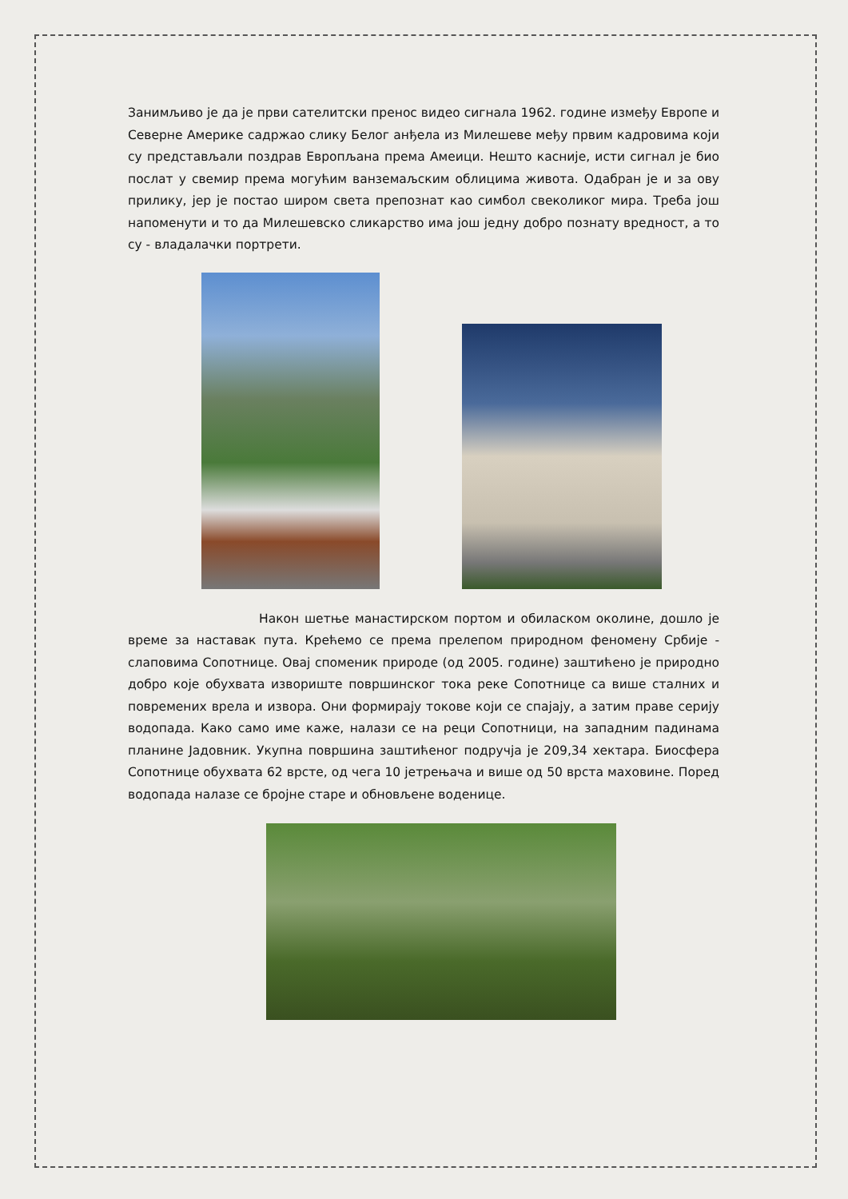Занимљиво је да је први сателитски пренос видео сигнала 1962. године између Европе и Северне Америке садржао слику Белог анђела из Милешеве међу првим кадровима који су представљали поздрав Европљана према Амеици. Нешто касније, исти сигнал је био послат у свемир према могућим ванземаљским облицима живота. Одабран је и за ову прилику, јер је постао широм света препознат као симбол свеколиког мира. Треба још напоменути и то да Милешевско сликарство има још једну добро познату вредност, а то су - владалачки портрети.
Након шетње манастирском портом и обиласком околине, дошло је време за наставак пута. Крећемо се према прелепом природном феномену Србије - слаповима Сопотнице. Овај споменик природе (од 2005. године) заштићено је природно добро које обухвата извориште површинског тока реке Сопотнице са више сталних и повремених врела и извора. Они формирају токове који се спајају, а затим праве серију водопада. Како само име каже, налази се на реци Сопотници, на западним падинама планине Јадовник. Укупна површина заштићеног подручја је 209,34 хектара. Биосфера Сопотнице обухвата 62 врсте, од чега 10 јетрењача и више од 50 врста маховине. Поред водопада налазе се бројне старе и обновљене воденице.